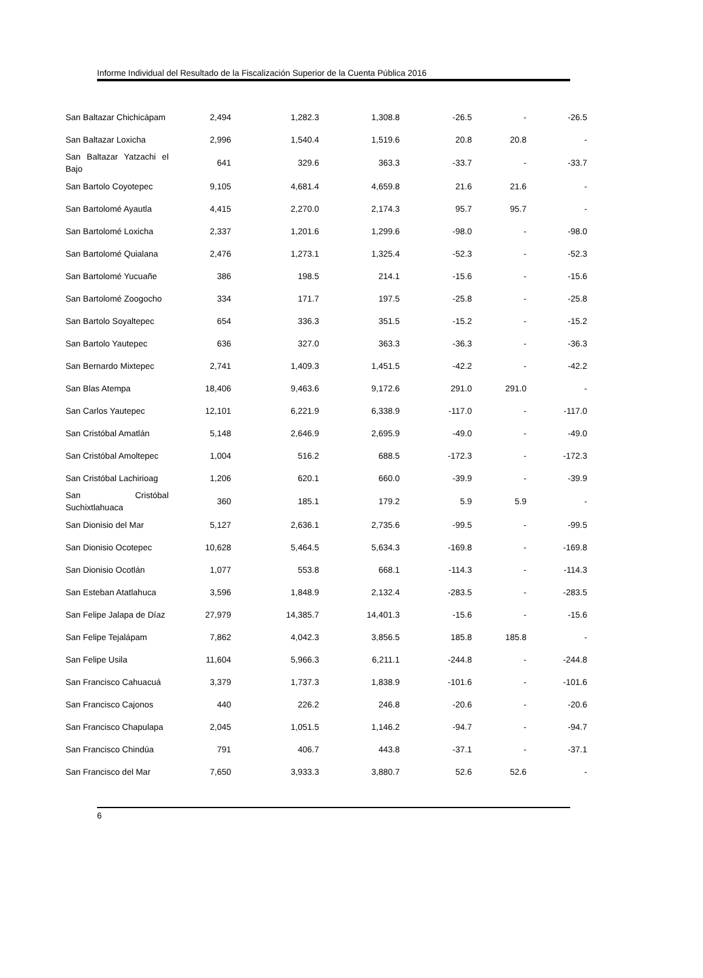Informe Individual del Resultado de la Fiscalización Superior de la Cuenta Pública 2016
| San Baltazar Chichicápam | 2,494 | 1,282.3 | 1,308.8 | -26.5 | - | -26.5 |
| San Baltazar Loxicha | 2,996 | 1,540.4 | 1,519.6 | 20.8 | 20.8 | - |
| San Baltazar Yatzachi el Bajo | 641 | 329.6 | 363.3 | -33.7 | - | -33.7 |
| San Bartolo Coyotepec | 9,105 | 4,681.4 | 4,659.8 | 21.6 | 21.6 | - |
| San Bartolomé Ayautla | 4,415 | 2,270.0 | 2,174.3 | 95.7 | 95.7 | - |
| San Bartolomé Loxicha | 2,337 | 1,201.6 | 1,299.6 | -98.0 | - | -98.0 |
| San Bartolomé Quialana | 2,476 | 1,273.1 | 1,325.4 | -52.3 | - | -52.3 |
| San Bartolomé Yucuañe | 386 | 198.5 | 214.1 | -15.6 | - | -15.6 |
| San Bartolomé Zoogocho | 334 | 171.7 | 197.5 | -25.8 | - | -25.8 |
| San Bartolo Soyaltepec | 654 | 336.3 | 351.5 | -15.2 | - | -15.2 |
| San Bartolo Yautepec | 636 | 327.0 | 363.3 | -36.3 | - | -36.3 |
| San Bernardo Mixtepec | 2,741 | 1,409.3 | 1,451.5 | -42.2 | - | -42.2 |
| San Blas Atempa | 18,406 | 9,463.6 | 9,172.6 | 291.0 | 291.0 | - |
| San Carlos Yautepec | 12,101 | 6,221.9 | 6,338.9 | -117.0 | - | -117.0 |
| San Cristóbal Amatlán | 5,148 | 2,646.9 | 2,695.9 | -49.0 | - | -49.0 |
| San Cristóbal Amoltepec | 1,004 | 516.2 | 688.5 | -172.3 | - | -172.3 |
| San Cristóbal Lachirioag | 1,206 | 620.1 | 660.0 | -39.9 | - | -39.9 |
| San Cristóbal Suchixtlahuaca | 360 | 185.1 | 179.2 | 5.9 | 5.9 | - |
| San Dionisio del Mar | 5,127 | 2,636.1 | 2,735.6 | -99.5 | - | -99.5 |
| San Dionisio Ocotepec | 10,628 | 5,464.5 | 5,634.3 | -169.8 | - | -169.8 |
| San Dionisio Ocotlán | 1,077 | 553.8 | 668.1 | -114.3 | - | -114.3 |
| San Esteban Atatlahuca | 3,596 | 1,848.9 | 2,132.4 | -283.5 | - | -283.5 |
| San Felipe Jalapa de Díaz | 27,979 | 14,385.7 | 14,401.3 | -15.6 | - | -15.6 |
| San Felipe Tejalápam | 7,862 | 4,042.3 | 3,856.5 | 185.8 | 185.8 | - |
| San Felipe Usila | 11,604 | 5,966.3 | 6,211.1 | -244.8 | - | -244.8 |
| San Francisco Cahuacuá | 3,379 | 1,737.3 | 1,838.9 | -101.6 | - | -101.6 |
| San Francisco Cajonos | 440 | 226.2 | 246.8 | -20.6 | - | -20.6 |
| San Francisco Chapulapa | 2,045 | 1,051.5 | 1,146.2 | -94.7 | - | -94.7 |
| San Francisco Chindúa | 791 | 406.7 | 443.8 | -37.1 | - | -37.1 |
| San Francisco del Mar | 7,650 | 3,933.3 | 3,880.7 | 52.6 | 52.6 | - |
6